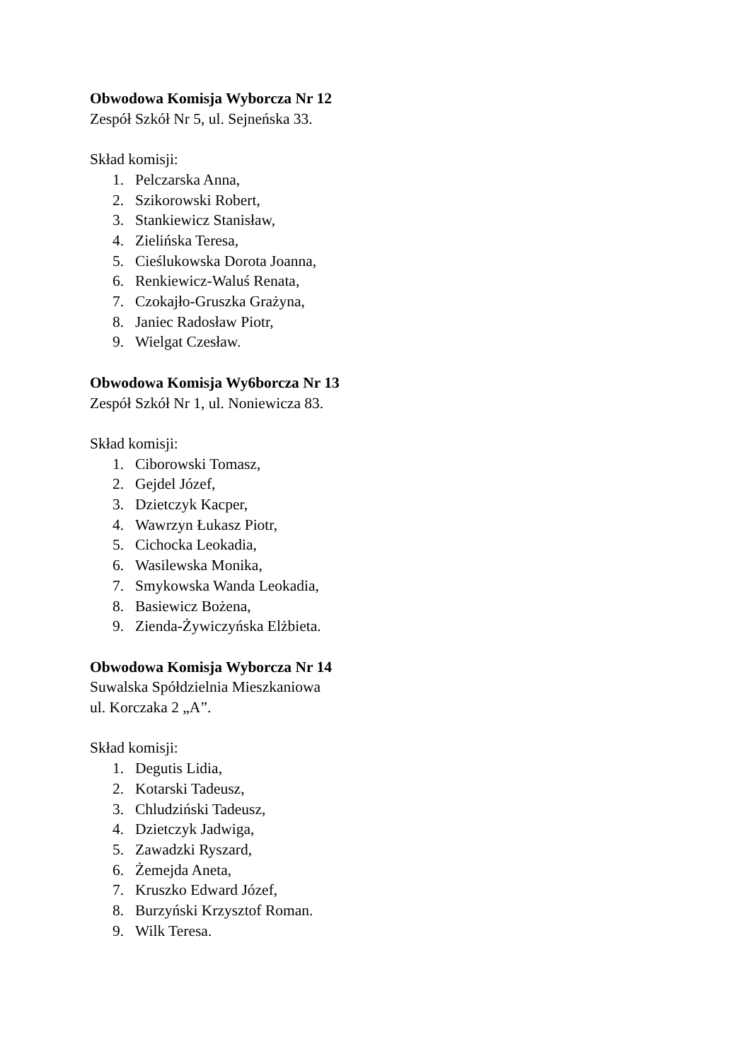Obwodowa Komisja Wyborcza Nr 12
Zespół Szkół Nr 5, ul. Sejneńska 33.
Skład komisji:
1. Pelczarska Anna,
2. Szikorowski Robert,
3. Stankiewicz Stanisław,
4. Zielińska Teresa,
5. Cieślukowska Dorota Joanna,
6. Renkiewicz-Waluś Renata,
7. Czokajło-Gruszka Grażyna,
8. Janiec Radosław Piotr,
9. Wielgat Czesław.
Obwodowa Komisja Wy6borcza Nr 13
Zespół Szkół Nr 1, ul. Noniewicza 83.
Skład komisji:
1. Ciborowski Tomasz,
2. Gejdel Józef,
3. Dzietczyk Kacper,
4. Wawrzyn Łukasz Piotr,
5. Cichocka Leokadia,
6. Wasilewska Monika,
7. Smykowska Wanda Leokadia,
8. Basiewicz Bożena,
9. Zienda-Żywiczyńska Elżbieta.
Obwodowa Komisja Wyborcza Nr 14
Suwalska Spółdzielnia Mieszkaniowa
ul. Korczaka 2 „A”.
Skład komisji:
1. Degutis Lidia,
2. Kotarski Tadeusz,
3. Chludziński Tadeusz,
4. Dzietczyk Jadwiga,
5. Zawadzki Ryszard,
6. Żemejda Aneta,
7. Kruszko Edward Józef,
8. Burzyński Krzysztof Roman.
9. Wilk Teresa.